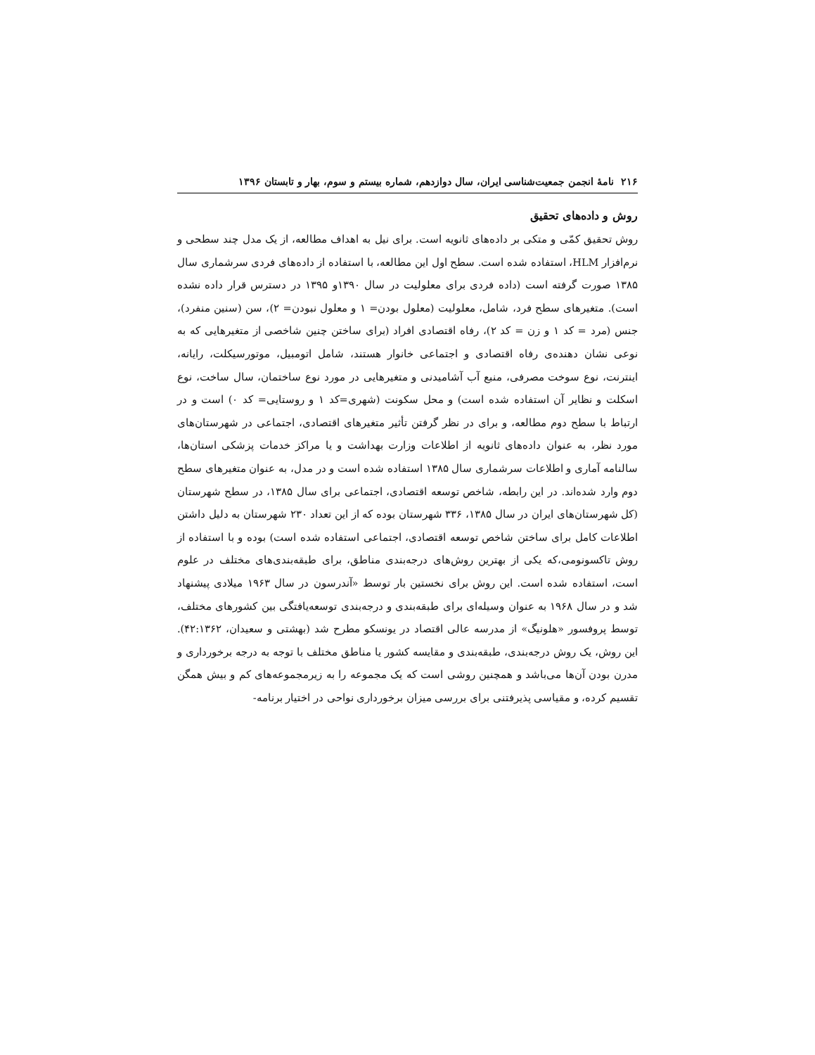۲۱۶ نامهٔ انجمن جمعیت‌شناسی ایران، سال دوازدهم، شماره بیستم و سوم، بهار و تابستان ۱۳۹۶
روش و داده‌های تحقیق
روش تحقیق کمّی و متکی بر داده‌های ثانویه است. برای نیل به اهداف مطالعه، از یک مدل چند سطحی و نرم‌افزار HLM، استفاده شده است. سطح اول این مطالعه، با استفاده از داده‌های فردی سرشماری سال ۱۳۸۵ صورت گرفته است (داده فردی برای معلولیت در سال ۱۳۹۰و ۱۳۹۵ در دسترس قرار داده نشده است). متغیرهای سطح فرد، شامل، معلولیت (معلول بودن= ۱ و معلول نبودن= ۲)، سن (سنین منفرد)، جنس (مرد = کد ۱ و زن = کد ۲)، رفاه اقتصادی افراد (برای ساختن چنین شاخصی از متغیرهایی که به نوعی نشان دهنده‌ی رفاه اقتصادی و اجتماعی خانوار هستند، شامل اتومبیل، موتورسیکلت، رایانه، اینترنت، نوع سوخت مصرفی، منبع آب آشامیدنی و متغیرهایی در مورد نوع ساختمان، سال ساخت، نوع اسکلت و نظایر آن استفاده شده است) و محل سکونت (شهری=کد ۱ و روستایی= کد ۰) است و در ارتباط با سطح دوم مطالعه، و برای در نظر گرفتن تأثیر متغیرهای اقتصادی، اجتماعی در شهرستان‌های مورد نظر، به عنوان داده‌های ثانویه از اطلاعات وزارت بهداشت و یا مراکز خدمات پزشکی استان‌ها، سالنامه آماری و اطلاعات سرشماری سال ۱۳۸۵ استفاده شده است و در مدل، به عنوان متغیرهای سطح دوم وارد شده‌اند. در این رابطه، شاخص توسعه اقتصادی، اجتماعی برای سال ۱۳۸۵، در سطح شهرستان (کل شهرستان‌های ایران در سال ۱۳۸۵، ۳۳۶ شهرستان بوده که از این تعداد ۲۳۰ شهرستان به دلیل داشتن اطلاعات کامل برای ساختن شاخص توسعه اقتصادی، اجتماعی استفاده شده است) بوده و با استفاده از روش تاکسونومی،که یکی از بهترین روش‌های درجه‌بندی مناطق، برای طبقه‌بندی‌های مختلف در علوم است، استفاده شده است. این روش برای نخستین بار توسط «آندرسون در سال ۱۹۶۳ میلادی پیشنهاد شد و در سال ۱۹۶۸ به عنوان وسیله‌ای برای طبقه‌بندی و درجه‌بندی توسعه‌یافتگی بین کشورهای مختلف، توسط پروفسور «هلونیگ» از مدرسه عالی اقتصاد در یونسکو مطرح شد (بهشتی و سعیدان، ۴۲:۱۳۶۲). این روش، یک روش درجه‌بندی، طبقه‌بندی و مقایسه کشور یا مناطق مختلف با توجه به درجه برخورداری و مدرن بودن آن‌ها می‌باشد و همچنین روشی است که یک مجموعه را به زیرمجموعه‌های کم و بیش همگن تقسیم کرده، و مقیاسی پذیرفتنی برای بررسی میزان برخورداری نواحی در اختیار برنامه-